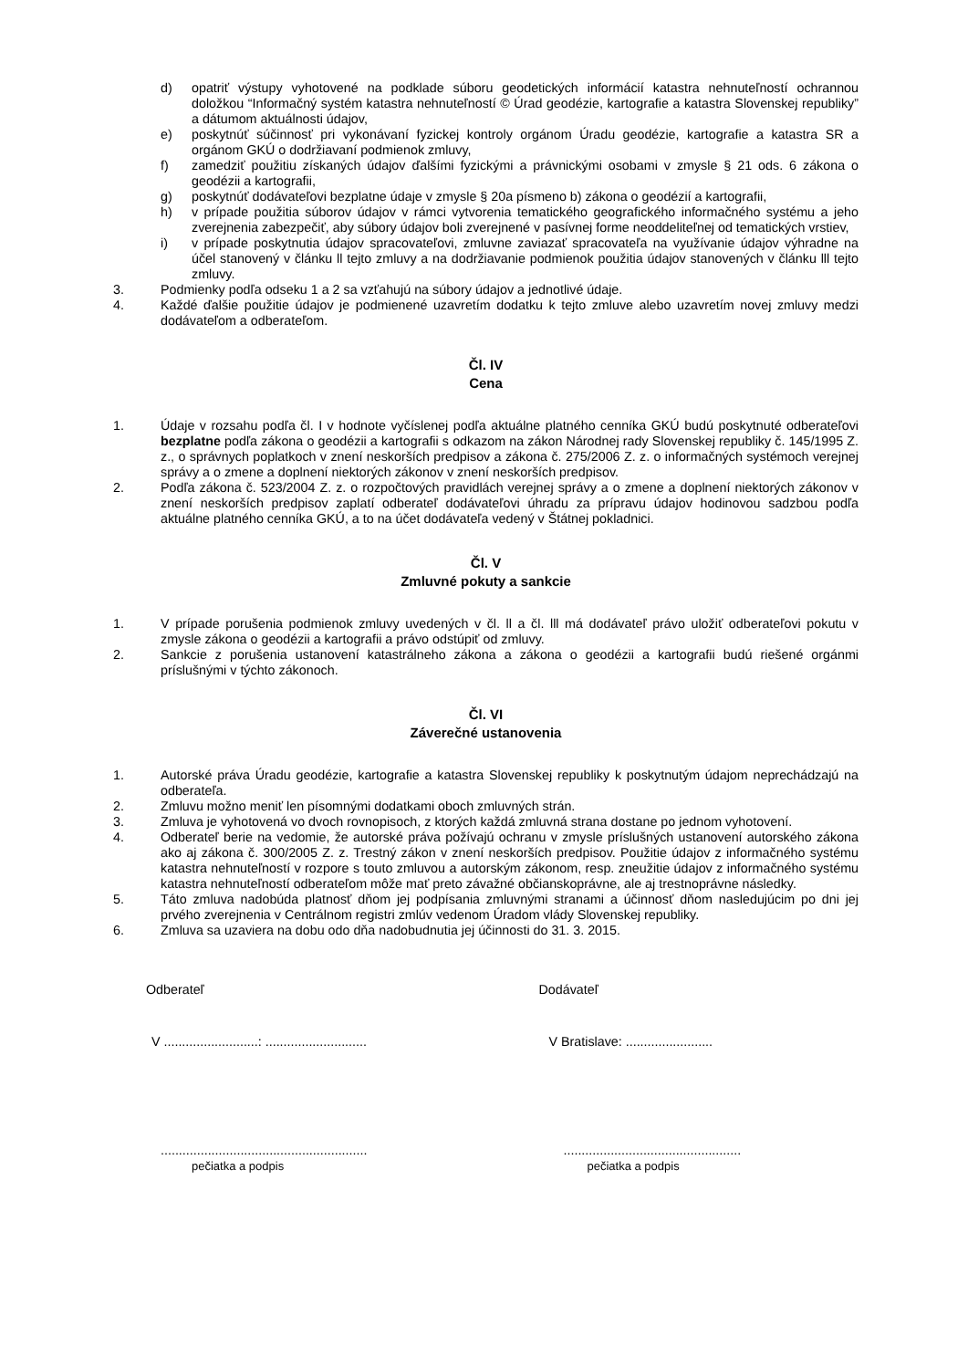d) opatriť výstupy vyhotovené na podklade súboru geodetických informácií katastra nehnuteľností ochrannou doložkou “Informačný systém katastra nehnuteľností © Úrad geodézie, kartografie a katastra Slovenskej republiky” a dátumom aktuálnosti údajov,
e) poskytnúť súčinnosť pri vykonávaní fyzickej kontroly orgánom Úradu geodézie, kartografie a katastra SR a orgánom GKÚ o dodržiavaní podmienok zmluvy,
f) zamedziť použitiu získaných údajov ďalšími fyzickými a právnickými osobami v zmysle § 21 ods. 6 zákona o geodézii a kartografii,
g) poskytnúť dodávateľovi bezplatne údaje v zmysle § 20a písmeno b) zákona o geodézií a kartografii,
h) v prípade použitia súborov údajov v rámci vytvorenia tematického geografického informačného systému a jeho zverejnenia zabezpečiť, aby súbory údajov boli zverejnené v pasívnej forme neoddeliteľnej od tematických vrstiev,
i) v prípade poskytnutia údajov spracovateľovi, zmluvne zaviazať spracovateľa na využívanie údajov výhradne na účel stanovený v článku ll tejto zmluvy a na dodržiavanie podmienok použitia údajov stanovených v článku lll tejto zmluvy.
3. Podmienky podľa odseku 1 a 2 sa vzťahujú na súbory údajov a jednotlivé údaje.
4. Každé ďalšie použitie údajov je podmienené uzavretím dodatku k tejto zmluve alebo uzavretím novej zmluvy medzi dodávateľom a odberateľom.
Čl. IV
Cena
1. Údaje v rozsahu podľa čl. I v hodnote vyčíslenej podľa aktuálne platného cenníka GKÚ budú poskytnuté odberateľovi bezplatne podľa zákona o geodézii a kartografii s odkazom na zákon Národnej rady Slovenskej republiky č. 145/1995 Z. z., o správnych poplatkoch v znení neskorších predpisov a zákona č. 275/2006 Z. z. o informačných systémoch verejnej správy a o zmene a doplnení niektorých zákonov v znení neskorších predpisov.
2. Podľa zákona č. 523/2004 Z. z. o rozpočtových pravidlách verejnej správy a o zmene a doplnení niektorých zákonov v znení neskorších predpisov zaplatí odberateľ dodávateľovi úhradu za prípravu údajov hodinovou sadzbou podľa aktuálne platného cenníka GKÚ, a to na účet dodávateľa vedený v Štátnej pokladnici.
Čl. V
Zmluvné pokuty a sankcie
1. V prípade porušenia podmienok zmluvy uvedených v čl. ll a čl. lll má dodávateľ právo uložiť odberateľovi pokutu v zmysle zákona o geodézii a kartografii a právo odstúpiť od zmluvy.
2. Sankcie z porušenia ustanovení katastrálneho zákona a zákona o geodézii a kartografii budú riešené orgánmi príslušnými v týchto zákonoch.
Čl. VI
Záverečné ustanovenia
1. Autorské práva Úradu geodézie, kartografie a katastra Slovenskej republiky k poskytnutým údajom neprechádzajú na odberateľa.
2. Zmluvu možno meniť len písomnými dodatkami oboch zmluvných strán.
3. Zmluva je vyhotovená vo dvoch rovnopisoch, z ktorých každá zmluvná strana dostane po jednom vyhotovení.
4. Odberateľ berie na vedomie, že autorské práva požívajú ochranu v zmysle príslušných ustanovení autorského zákona ako aj zákona č. 300/2005 Z. z. Trestný zákon v znení neskorších predpisov. Použitie údajov z informačného systému katastra nehnuteľností v rozpore s touto zmluvou a autorským zákonom, resp. zneužitie údajov z informačného systému katastra nehnuteľností odberateľom môže mať preto závažné občianskoprávne, ale aj trestnoprávne následky.
5. Táto zmluva nadobúda platnosť dňom jej podpísania zmluvnými stranami a účinnosť dňom nasledujúcim po dni jej prvého zverejnenia v Centrálnom registri zmlúv vedenom Úradom vlády Slovenskej republiky.
6. Zmluva sa uzaviera na dobu odo dňa nadobudnutia jej účinnosti do 31. 3. 2015.
Odberateľ Dodávateľ
V ..........................: ............................
V Bratislave: ........................
.........................................................
pečiatka a podpis
.................................................
pečiatka a podpis